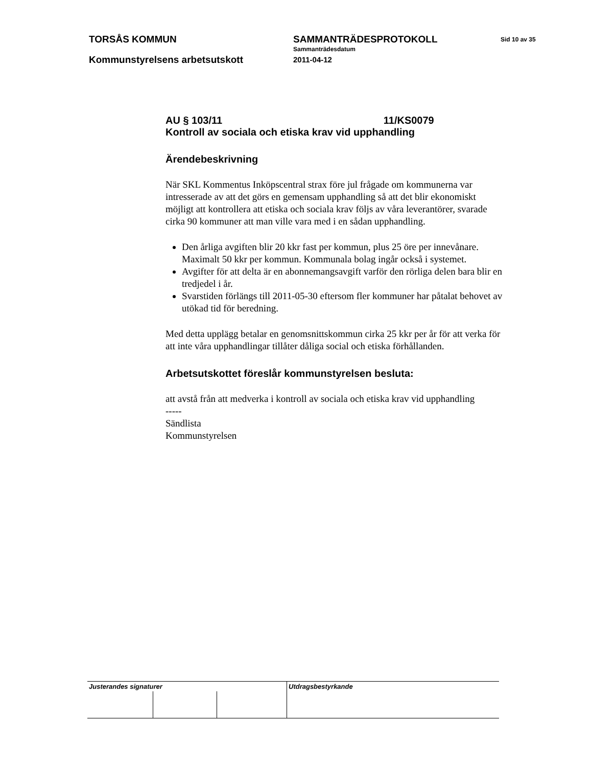TORSÅS KOMMUN SAMMANTRÄDESPROTOKOLL Sid 10 av 35
Sammanträdesdatum
Kommunstyrelsens arbetsutskott 2011-04-12
AU § 103/11 11/KS0079
Kontroll av sociala och etiska krav vid upphandling
Ärendebeskrivning
När SKL Kommentus Inköpscentral strax före jul frågade om kommunerna var intresserade av att det görs en gemensam upphandling så att det blir ekonomiskt möjligt att kontrollera att etiska och sociala krav följs av våra leverantörer, svarade cirka 90 kommuner att man ville vara med i en sådan upphandling.
Den årliga avgiften blir 20 kkr fast per kommun, plus 25 öre per innevånare. Maximalt 50 kkr per kommun. Kommunala bolag ingår också i systemet.
Avgifter för att delta är en abonnemangsavgift varför den rörliga delen bara blir en tredjedel i år.
Svarstiden förlängs till 2011-05-30 eftersom fler kommuner har påtalat behovet av utökad tid för beredning.
Med detta upplägg betalar en genomsnittskommun cirka 25 kkr per år för att verka för att inte våra upphandlingar tillåter dåliga social och etiska förhållanden.
Arbetsutskottet föreslår kommunstyrelsen besluta:
att avstå från att medverka i kontroll av sociala och etiska krav vid upphandling
-----
Sändlista
Kommunstyrelsen
| Justerandes signaturer | | | Utdragsbestyrkande |